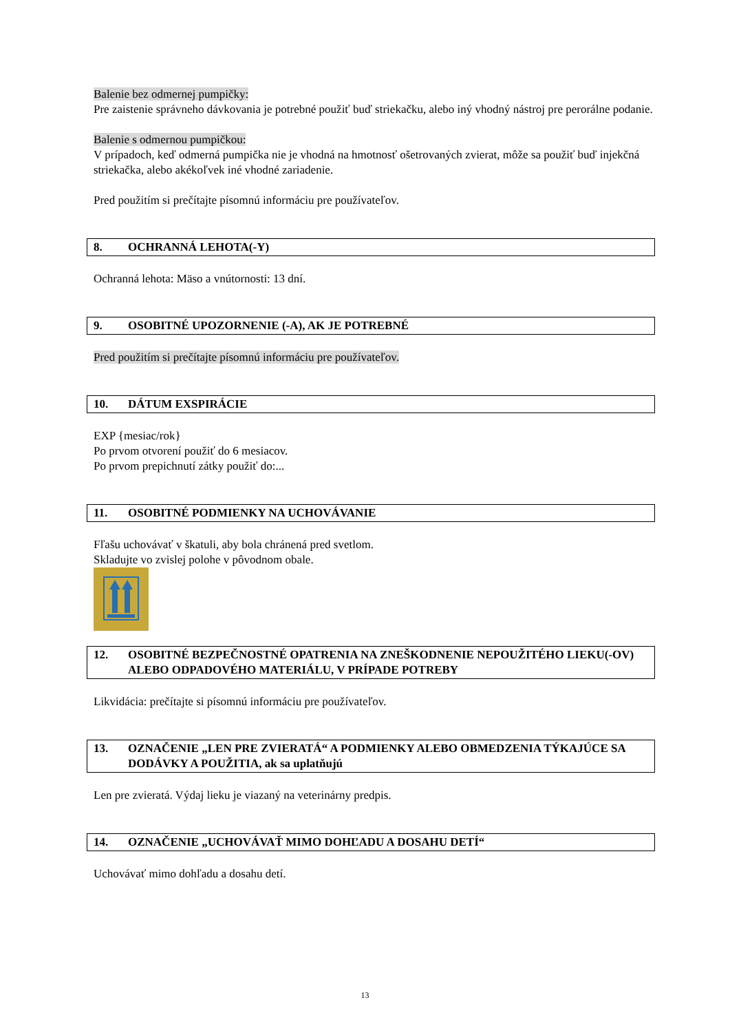Balenie bez odmernej pumpičky:
Pre zaistenie správneho dávkovania je potrebné použiť buď striekačku, alebo iný vhodný nástroj pre perorálne podanie.
Balenie s odmernou pumpičkou:
V prípadoch, keď odmerná pumpička nie je vhodná na hmotnosť ošetrovaných zvierat, môže sa použiť buď injekčná striekačka, alebo akékoľvek iné vhodné zariadenie.
Pred použitím si prečítajte písomnú informáciu pre používateľov.
8. OCHRANNÁ LEHOTA(-Y)
Ochranná lehota: Mäso a vnútornosti: 13 dní.
9. OSOBITNÉ UPOZORNENIE (-A), AK JE POTREBNÉ
Pred použitím si prečítajte písomnú informáciu pre používateľov.
10. DÁTUM EXSPIRÁCIE
EXP {mesiac/rok}
Po prvom otvorení použiť do 6 mesiacov.
Po prvom prepichnutí zátky použiť do:...
11. OSOBITNÉ PODMIENKY NA UCHOVÁVANIE
Fľašu uchovávať v škatuli, aby bola chránená pred svetlom.
Skladujte vo zvislej polohe v pôvodnom obale.
12. OSOBITNÉ BEZPEČNOSTNÉ OPATRENIA NA ZNEŠKODNENIE NEPOUŽITÉHO LIEKU(-OV) ALEBO ODPADOVÉHO MATERIÁLU, V PRÍPADE POTREBY
Likvidácia: prečítajte si písomnú informáciu pre používateľov.
13. OZNAČENIE „LEN PRE ZVIERATÁ“ A PODMIENKY ALEBO OBMEDZENIA TÝKAJÚCE SA DODÁVKY A POUŽITIA, ak sa uplatňujú
Len pre zvieratá. Výdaj lieku je viazaný na veterinárny predpis.
14. OZNAČENIE „UCHOVÁVAŤ MIMO DOHĽADU A DOSAHU DETÍ“
Uchovávať mimo dohľadu a dosahu detí.
13